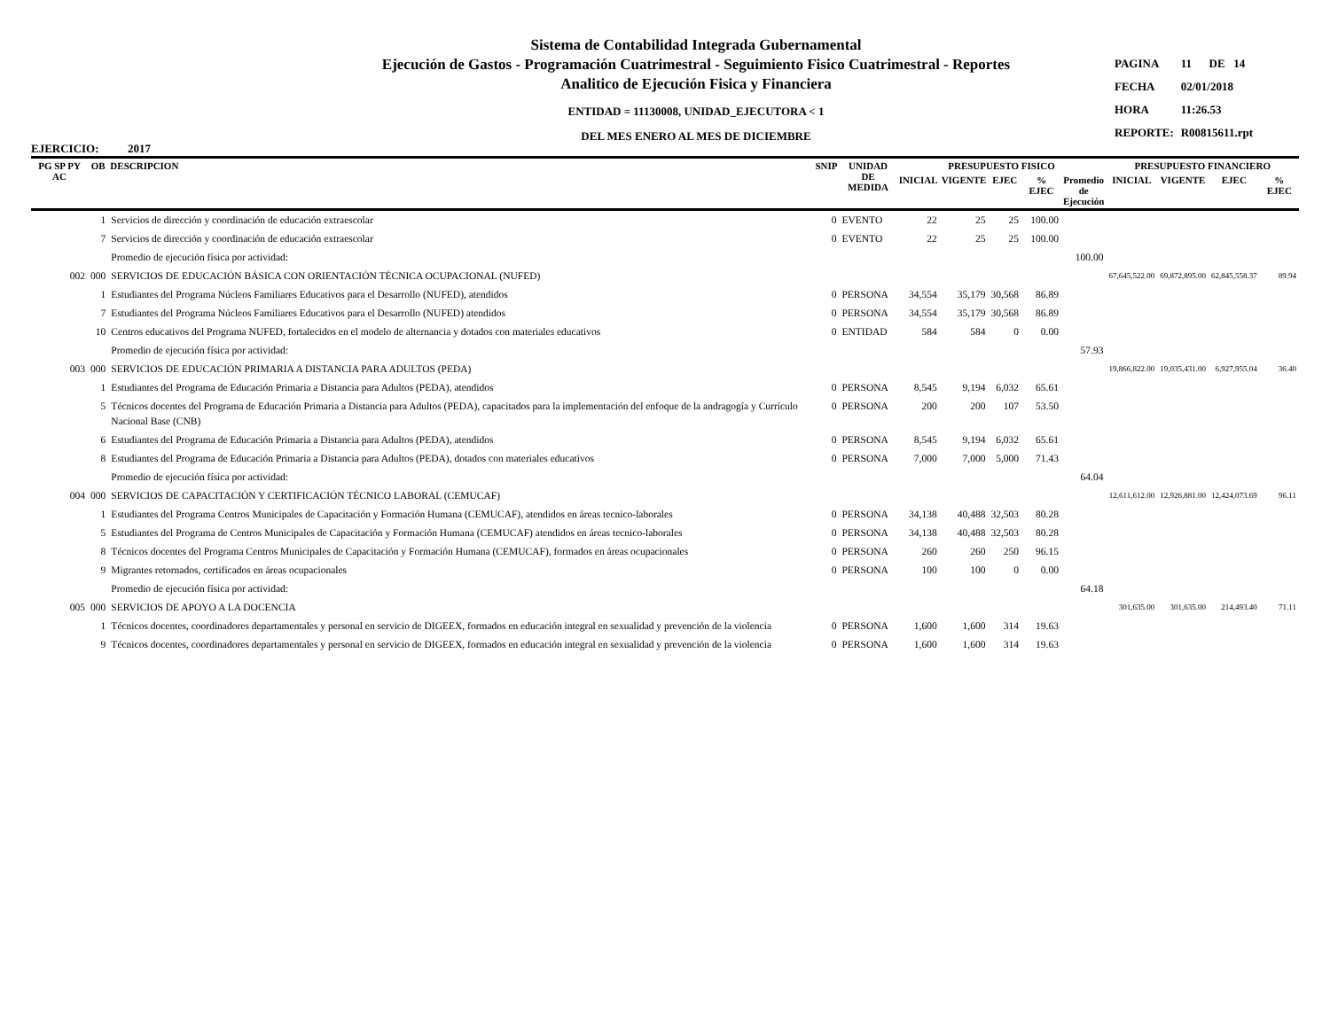EJERCICIO: 2017
Sistema de Contabilidad Integrada Gubernamental
Ejecución de Gastos - Programación Cuatrimestral - Seguimiento Fisico Cuatrimestral - Reportes
Analitico de Ejecución Fisica y Financiera
ENTIDAD = 11130008, UNIDAD_EJECUTORA < 1
DEL MES ENERO AL MES DE DICIEMBRE
| PAGINA | 11 DE 14 |
| FECHA | 02/01/2018 |
| HORA | 11:26.53 |
| REPORTE: | R00815611.rpt |
| PG SP PY AC | OB | DESCRIPCION | SNIP | UNIDAD DE MEDIDA | PRESUPUESTO FISICO | | | | | PRESUPUESTO FINANCIERO | | | |
| --- | --- | --- | --- | --- | --- | --- | --- | --- | --- | --- | --- | --- | --- |
| | | | | | INICIAL | VIGENTE | EJEC | % EJEC | Promedio de Ejecución | INICIAL | VIGENTE | EJEC | % EJEC |
| | 1 | Servicios de dirección y coordinación de educación extraescolar | 0 | EVENTO | 22 | 25 | 25 | 100.00 | | | | | |
| | 7 | Servicios de dirección y coordinación de educación extraescolar | 0 | EVENTO | 22 | 25 | 25 | 100.00 | | | | | |
| | | Promedio de ejecución física por actividad: | | | | | | | 100.00 | | | | |
| 002 | 000 | SERVICIOS DE EDUCACIÓN BÁSICA CON ORIENTACIÓN TÉCNICA OCUPACIONAL (NUFED) | | | | | | | | 67,645,522.00 | 69,872,895.00 | 62,845,558.37 | 89.94 |
| | 1 | Estudiantes del Programa Núcleos Familiares Educativos para el Desarrollo (NUFED), atendidos | 0 | PERSONA | 34,554 | 35,179 | 30,568 | 86.89 | | | | | |
| | 7 | Estudiantes del Programa Núcleos Familiares Educativos para el Desarrollo (NUFED) atendidos | 0 | PERSONA | 34,554 | 35,179 | 30,568 | 86.89 | | | | | |
| | 10 | Centros educativos del Programa NUFED, fortalecidos en el modelo de alternancia y dotados con materiales educativos | 0 | ENTIDAD | 584 | 584 | 0 | 0.00 | | | | | |
| | | Promedio de ejecución física por actividad: | | | | | | | 57.93 | | | | |
| 003 | 000 | SERVICIOS DE EDUCACIÓN PRIMARIA A DISTANCIA PARA ADULTOS (PEDA) | | | | | | | | 19,866,822.00 | 19,035,431.00 | 6,927,955.04 | 36.40 |
| | 1 | Estudiantes del Programa de Educación Primaria a Distancia para Adultos (PEDA), atendidos | 0 | PERSONA | 8,545 | 9,194 | 6,032 | 65.61 | | | | | |
| | 5 | Técnicos docentes del Programa de Educación Primaria a Distancia para Adultos (PEDA), capacitados para la implementación del enfoque de la andragogía y Currículo Nacional Base (CNB) | 0 | PERSONA | 200 | 200 | 107 | 53.50 | | | | | |
| | 6 | Estudiantes del Programa de Educación Primaria a Distancia para Adultos (PEDA), atendidos | 0 | PERSONA | 8,545 | 9,194 | 6,032 | 65.61 | | | | | |
| | 8 | Estudiantes del Programa de Educación Primaria a Distancia para Adultos (PEDA), dotados con materiales educativos | 0 | PERSONA | 7,000 | 7,000 | 5,000 | 71.43 | | | | | |
| | | Promedio de ejecución física por actividad: | | | | | | | 64.04 | | | | |
| 004 | 000 | SERVICIOS DE CAPACITACIÓN Y CERTIFICACIÓN TÉCNICO LABORAL (CEMUCAF) | | | | | | | | 12,611,612.00 | 12,926,881.00 | 12,424,073.69 | 96.11 |
| | 1 | Estudiantes del Programa Centros Municipales de Capacitación y Formación Humana (CEMUCAF), atendidos en áreas tecnico-laborales | 0 | PERSONA | 34,138 | 40,488 | 32,503 | 80.28 | | | | | |
| | 5 | Estudiantes del Programa de Centros Municipales de Capacitación y Formación Humana (CEMUCAF) atendidos en áreas tecnico-laborales | 0 | PERSONA | 34,138 | 40,488 | 32,503 | 80.28 | | | | | |
| | 8 | Técnicos docentes del Programa Centros Municipales de Capacitación y Formación Humana (CEMUCAF), formados en áreas ocupacionales | 0 | PERSONA | 260 | 260 | 250 | 96.15 | | | | | |
| | 9 | Migrantes retornados, certificados en áreas ocupacionales | 0 | PERSONA | 100 | 100 | 0 | 0.00 | | | | | |
| | | Promedio de ejecución física por actividad: | | | | | | | 64.18 | | | | |
| 005 | 000 | SERVICIOS DE APOYO A LA DOCENCIA | | | | | | | | 301,635.00 | 301,635.00 | 214,493.40 | 71.11 |
| | 1 | Técnicos docentes, coordinadores departamentales y personal en servicio de DIGEEX, formados en educación integral en sexualidad y prevención de la violencia | 0 | PERSONA | 1,600 | 1,600 | 314 | 19.63 | | | | | |
| | 9 | Técnicos docentes, coordinadores departamentales y personal en servicio de DIGEEX, formados en educación integral en sexualidad y prevención de la violencia | 0 | PERSONA | 1,600 | 1,600 | 314 | 19.63 | | | | | |